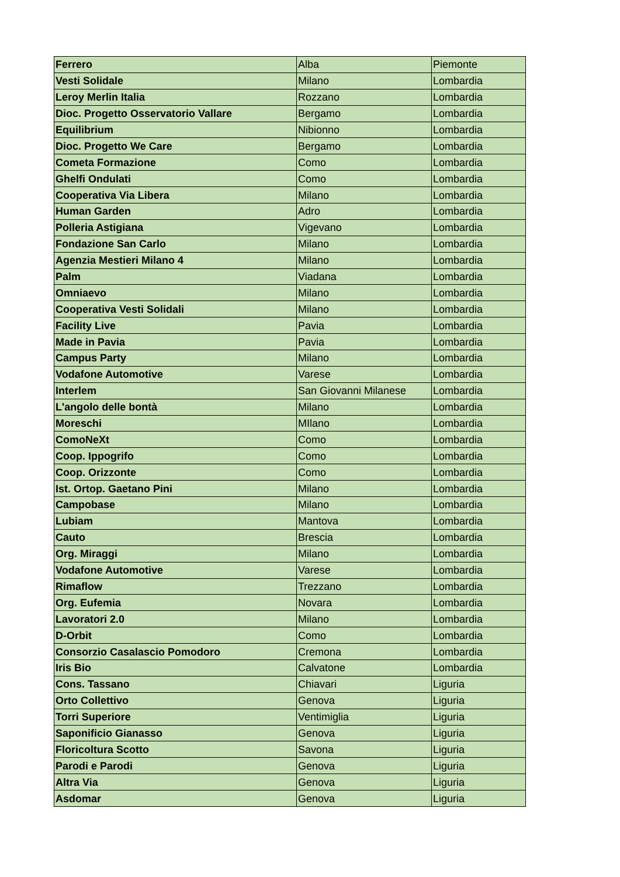| Ferrero | Alba | Piemonte |
| Vesti Solidale | Milano | Lombardia |
| Leroy Merlin Italia | Rozzano | Lombardia |
| Dioc. Progetto Osservatorio Vallare | Bergamo | Lombardia |
| Equilibrium | Nibionno | Lombardia |
| Dioc. Progetto We Care | Bergamo | Lombardia |
| Cometa Formazione | Como | Lombardia |
| Ghelfi Ondulati | Como | Lombardia |
| Cooperativa Via Libera | Milano | Lombardia |
| Human Garden | Adro | Lombardia |
| Polleria Astigiana | Vigevano | Lombardia |
| Fondazione San Carlo | Milano | Lombardia |
| Agenzia Mestieri Milano 4 | Milano | Lombardia |
| Palm | Viadana | Lombardia |
| Omniaevo | Milano | Lombardia |
| Cooperativa Vesti Solidali | Milano | Lombardia |
| Facility Live | Pavia | Lombardia |
| Made in Pavia | Pavia | Lombardia |
| Campus Party | Milano | Lombardia |
| Vodafone Automotive | Varese | Lombardia |
| Interlem | San Giovanni Milanese | Lombardia |
| L'angolo delle bontà | Milano | Lombardia |
| Moreschi | MIlano | Lombardia |
| ComoNeXt | Como | Lombardia |
| Coop. Ippogrifo | Como | Lombardia |
| Coop. Orizzonte | Como | Lombardia |
| Ist. Ortop. Gaetano Pini | Milano | Lombardia |
| Campobase | Milano | Lombardia |
| Lubiam | Mantova | Lombardia |
| Cauto | Brescia | Lombardia |
| Org. Miraggi | Milano | Lombardia |
| Vodafone Automotive | Varese | Lombardia |
| Rimaflow | Trezzano | Lombardia |
| Org. Eufemia | Novara | Lombardia |
| Lavoratori 2.0 | Milano | Lombardia |
| D-Orbit | Como | Lombardia |
| Consorzio Casalascio Pomodoro | Cremona | Lombardia |
| Iris Bio | Calvatone | Lombardia |
| Cons. Tassano | Chiavari | Liguria |
| Orto Collettivo | Genova | Liguria |
| Torri Superiore | Ventimiglia | Liguria |
| Saponificio Gianasso | Genova | Liguria |
| Floricoltura Scotto | Savona | Liguria |
| Parodi e Parodi | Genova | Liguria |
| Altra Via | Genova | Liguria |
| Asdomar | Genova | Liguria |